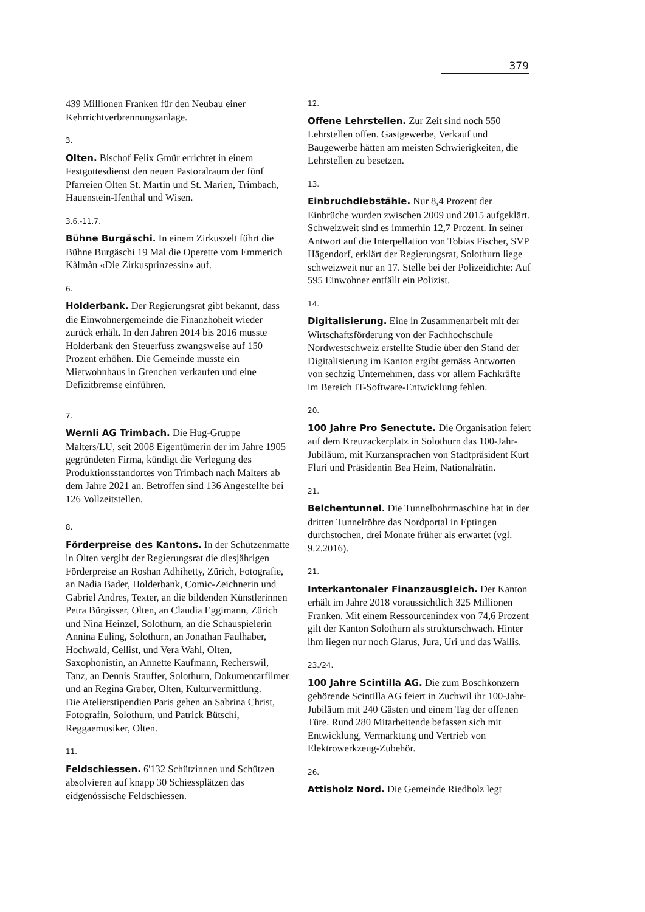379
439 Millionen Franken für den Neubau einer Kehrrichtverbrennungsanlage.
3.
Olten. Bischof Felix Gmür errichtet in einem Festgottesdienst den neuen Pastoralraum der fünf Pfarreien Olten St. Martin und St. Marien, Trimbach, Hauenstein-Ifenthal und Wisen.
3.6.-11.7.
Bühne Burgäschi. In einem Zirkuszelt führt die Bühne Burgäschi 19 Mal die Operette vom Emmerich Kàlmàn «Die Zirkusprinzessin» auf.
6.
Holderbank. Der Regierungsrat gibt bekannt, dass die Einwohnergemeinde die Finanzhoheit wieder zurück erhält. In den Jahren 2014 bis 2016 musste Holderbank den Steuerfuss zwangsweise auf 150 Prozent erhöhen. Die Gemeinde musste ein Mietwohnhaus in Grenchen verkaufen und eine Defizitbremse einführen.
7.
Wernli AG Trimbach. Die Hug-Gruppe Malters/LU, seit 2008 Eigentümerin der im Jahre 1905 gegründeten Firma, kündigt die Verlegung des Produktionsstandortes von Trimbach nach Malters ab dem Jahre 2021 an. Betroffen sind 136 Angestellte bei 126 Vollzeitstellen.
8.
Förderpreise des Kantons. In der Schützenmatte in Olten vergibt der Regierungsrat die diesjährigen Förderpreise an Roshan Adhihetty, Zürich, Fotografie, an Nadia Bader, Holderbank, Comic-Zeichnerin und Gabriel Andres, Texter, an die bildenden Künstlerinnen Petra Bürgisser, Olten, an Claudia Eggimann, Zürich und Nina Heinzel, Solothurn, an die Schauspielerin Annina Euling, Solothurn, an Jonathan Faulhaber, Hochwald, Cellist, und Vera Wahl, Olten, Saxophonistin, an Annette Kaufmann, Recherswil, Tanz, an Dennis Stauffer, Solothurn, Dokumentarfilmer und an Regina Graber, Olten, Kulturvermittlung.
Die Atelierstipendien Paris gehen an Sabrina Christ, Fotografin, Solothurn, und Patrick Bütschi, Reggaemusiker, Olten.
11.
Feldschiessen. 6'132 Schützinnen und Schützen absolvieren auf knapp 30 Schiessplätzen das eidgenössische Feldschiessen.
12.
Offene Lehrstellen. Zur Zeit sind noch 550 Lehrstellen offen. Gastgewerbe, Verkauf und Baugewerbe hätten am meisten Schwierigkeiten, die Lehrstellen zu besetzen.
13.
Einbruchdiebstähle. Nur 8,4 Prozent der Einbrüche wurden zwischen 2009 und 2015 aufgeklärt. Schweizweit sind es immerhin 12,7 Prozent. In seiner Antwort auf die Interpellation von Tobias Fischer, SVP Hägendorf, erklärt der Regierungsrat, Solothurn liege schweizweit nur an 17. Stelle bei der Polizeidichte: Auf 595 Einwohner entfällt ein Polizist.
14.
Digitalisierung. Eine in Zusammenarbeit mit der Wirtschaftsförderung von der Fachhochschule Nordwestschweiz erstellte Studie über den Stand der Digitalisierung im Kanton ergibt gemäss Antworten von sechzig Unternehmen, dass vor allem Fachkräfte im Bereich IT-Software-Entwicklung fehlen.
20.
100 Jahre Pro Senectute. Die Organisation feiert auf dem Kreuzackerplatz in Solothurn das 100-Jahr-Jubiläum, mit Kurzansprachen von Stadtpräsident Kurt Fluri und Präsidentin Bea Heim, Nationalrätin.
21.
Belchentunnel. Die Tunnelbohrmaschine hat in der dritten Tunnelröhre das Nordportal in Eptingen durchstochen, drei Monate früher als erwartet (vgl. 9.2.2016).
21.
Interkantonaler Finanzausgleich. Der Kanton erhält im Jahre 2018 voraussichtlich 325 Millionen Franken. Mit einem Ressourcenindex von 74,6 Prozent gilt der Kanton Solothurn als strukturschwach. Hinter ihm liegen nur noch Glarus, Jura, Uri und das Wallis.
23./24.
100 Jahre Scintilla AG. Die zum Boschkonzern gehörende Scintilla AG feiert in Zuchwil ihr 100-Jahr-Jubiläum mit 240 Gästen und einem Tag der offenen Türe. Rund 280 Mitarbeitende befassen sich mit Entwicklung, Vermarktung und Vertrieb von Elektrowerkzeug-Zubehör.
26.
Attisholz Nord. Die Gemeinde Riedholz legt